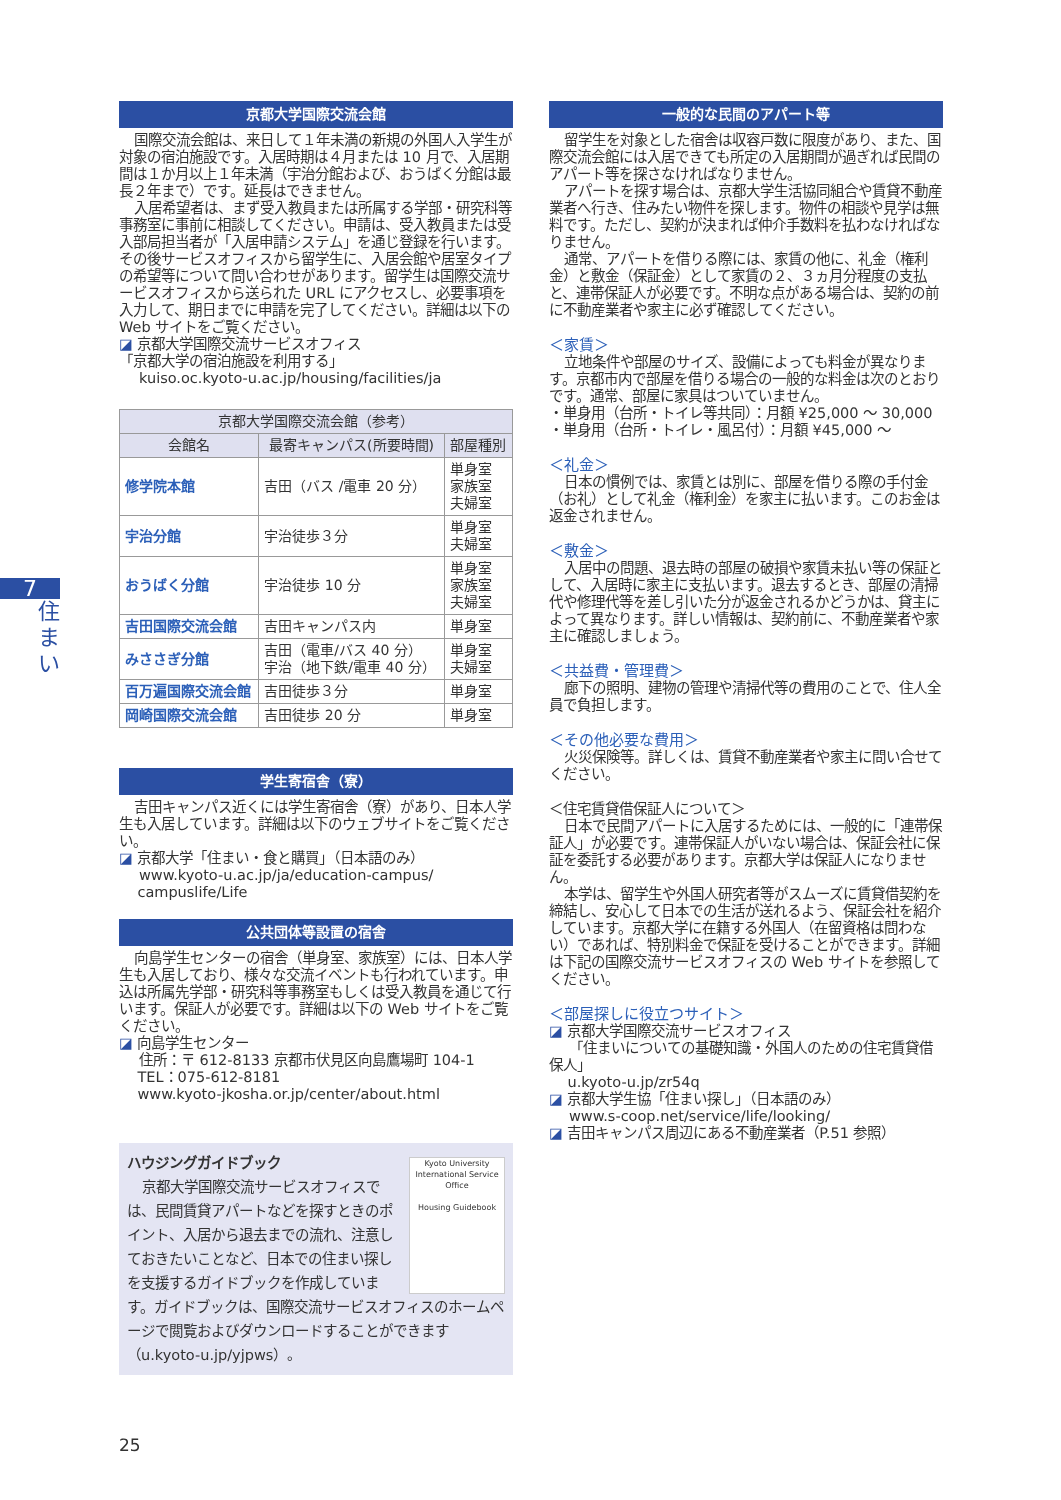7
住まい
京都大学国際交流会館
国際交流会館は、来日して１年未満の新規の外国人入学生が対象の宿泊施設です。入居時期は４月または 10 月で、入居期間は１か月以上１年未満（宇治分館および、おうばく分館は最長２年まで）です。延長はできません。
入居希望者は、まず受入教員または所属する学部・研究科等事務室に事前に相談してください。申請は、受入教員または受入部局担当者が「入居申請システム」を通じ登録を行います。その後サービスオフィスから留学生に、入居会館や居室タイプの希望等について問い合わせがあります。留学生は国際交流サービスオフィスから送られた URL にアクセスし、必要事項を入力して、期日までに申請を完了してください。詳細は以下の Web サイトをご覧ください。
◪ 京都大学国際交流サービスオフィス
「京都大学の宿泊施設を利用する」
kuiso.oc.kyoto-u.ac.jp/housing/facilities/ja
| 京都大学国際交流会館（参考） | | |
| --- | --- | --- |
| 会館名 | 最寄キャンパス(所要時間) | 部屋種別 |
| 修学院本館 | 吉田（バス /電車 20 分） | 単身室 家族室 夫婦室 |
| 宇治分館 | 宇治徒歩３分 | 単身室 夫婦室 |
| おうばく分館 | 宇治徒歩 10 分 | 単身室 家族室 夫婦室 |
| 吉田国際交流会館 | 吉田キャンパス内 | 単身室 |
| みささぎ分館 | 吉田（電車/バス 40 分） 宇治（地下鉄/電車 40 分） | 単身室 夫婦室 |
| 百万遍国際交流会館 | 吉田徒歩３分 | 単身室 |
| 岡崎国際交流会館 | 吉田徒歩 20 分 | 単身室 |
学生寄宿舎（寮）
吉田キャンパス近くには学生寄宿舎（寮）があり、日本人学生も入居しています。詳細は以下のウェブサイトをご覧ください。
◪ 京都大学「住まい・食と購買」（日本語のみ）
www.kyoto-u.ac.jp/ja/education-campus/
campuslife/Life
公共団体等設置の宿舎
向島学生センターの宿舎（単身室、家族室）には、日本人学生も入居しており、様々な交流イベントも行われています。申込は所属先学部・研究科等事務室もしくは受入教員を通じて行います。保証人が必要です。詳細は以下の Web サイトをご覧ください。
◪ 向島学生センター
住所：〒 612-8133 京都市伏見区向島鷹場町 104-1
TEL：075-612-8181
www.kyoto-jkosha.or.jp/center/about.html
ハウジングガイドブック
Kyoto University
International Service Office
Housing Guidebook
京都大学国際交流サービスオフィスでは、民間賃貸アパートなどを探すときのポイント、入居から退去までの流れ、注意しておきたいことなど、日本での住まい探しを支援するガイドブックを作成しています。ガイドブックは、国際交流サービスオフィスのホームページで閲覧およびダウンロードすることができます（u.kyoto-u.jp/yjpws）。
一般的な民間のアパート等
留学生を対象とした宿舎は収容戸数に限度があり、また、国際交流会館には入居できても所定の入居期間が過ぎれば民間のアパート等を探さなければなりません。
アパートを探す場合は、京都大学生活協同組合や賃貸不動産業者へ行き、住みたい物件を探します。物件の相談や見学は無料です。ただし、契約が決まれば仲介手数料を払わなければなりません。
通常、アパートを借りる際には、家賃の他に、礼金（権利金）と敷金（保証金）として家賃の２、３ヵ月分程度の支払と、連帯保証人が必要です。不明な点がある場合は、契約の前に不動産業者や家主に必ず確認してください。
＜家賃＞
立地条件や部屋のサイズ、設備によっても料金が異なります。京都市内で部屋を借りる場合の一般的な料金は次のとおりです。通常、部屋に家具はついていません。
・単身用（台所・トイレ等共同）：月額 ¥25,000 ～ 30,000
・単身用（台所・トイレ・風呂付）：月額 ¥45,000 ～
＜礼金＞
日本の慣例では、家賃とは別に、部屋を借りる際の手付金（お礼）として礼金（権利金）を家主に払います。このお金は返金されません。
＜敷金＞
入居中の問題、退去時の部屋の破損や家賃未払い等の保証として、入居時に家主に支払います。退去するとき、部屋の清掃代や修理代等を差し引いた分が返金されるかどうかは、貸主によって異なります。詳しい情報は、契約前に、不動産業者や家主に確認しましょう。
＜共益費・管理費＞
廊下の照明、建物の管理や清掃代等の費用のことで、住人全員で負担します。
＜その他必要な費用＞
火災保険等。詳しくは、賃貸不動産業者や家主に問い合せてください。
＜住宅賃貸借保証人について＞
日本で民間アパートに入居するためには、一般的に「連帯保証人」が必要です。連帯保証人がいない場合は、保証会社に保証を委託する必要があります。京都大学は保証人になりません。
本学は、留学生や外国人研究者等がスムーズに賃貸借契約を締結し、安心して日本での生活が送れるよう、保証会社を紹介しています。京都大学に在籍する外国人（在留資格は問わない）であれば、特別料金で保証を受けることができます。詳細は下記の国際交流サービスオフィスの Web サイトを参照してください。
＜部屋探しに役立つサイト＞
◪ 京都大学国際交流サービスオフィス
「住まいについての基礎知識・外国人のための住宅賃貸借保人」
u.kyoto-u.jp/zr54q
◪ 京都大学生協「住まい探し」（日本語のみ）
www.s-coop.net/service/life/looking/
◪ 吉田キャンパス周辺にある不動産業者（P.51 参照）
25